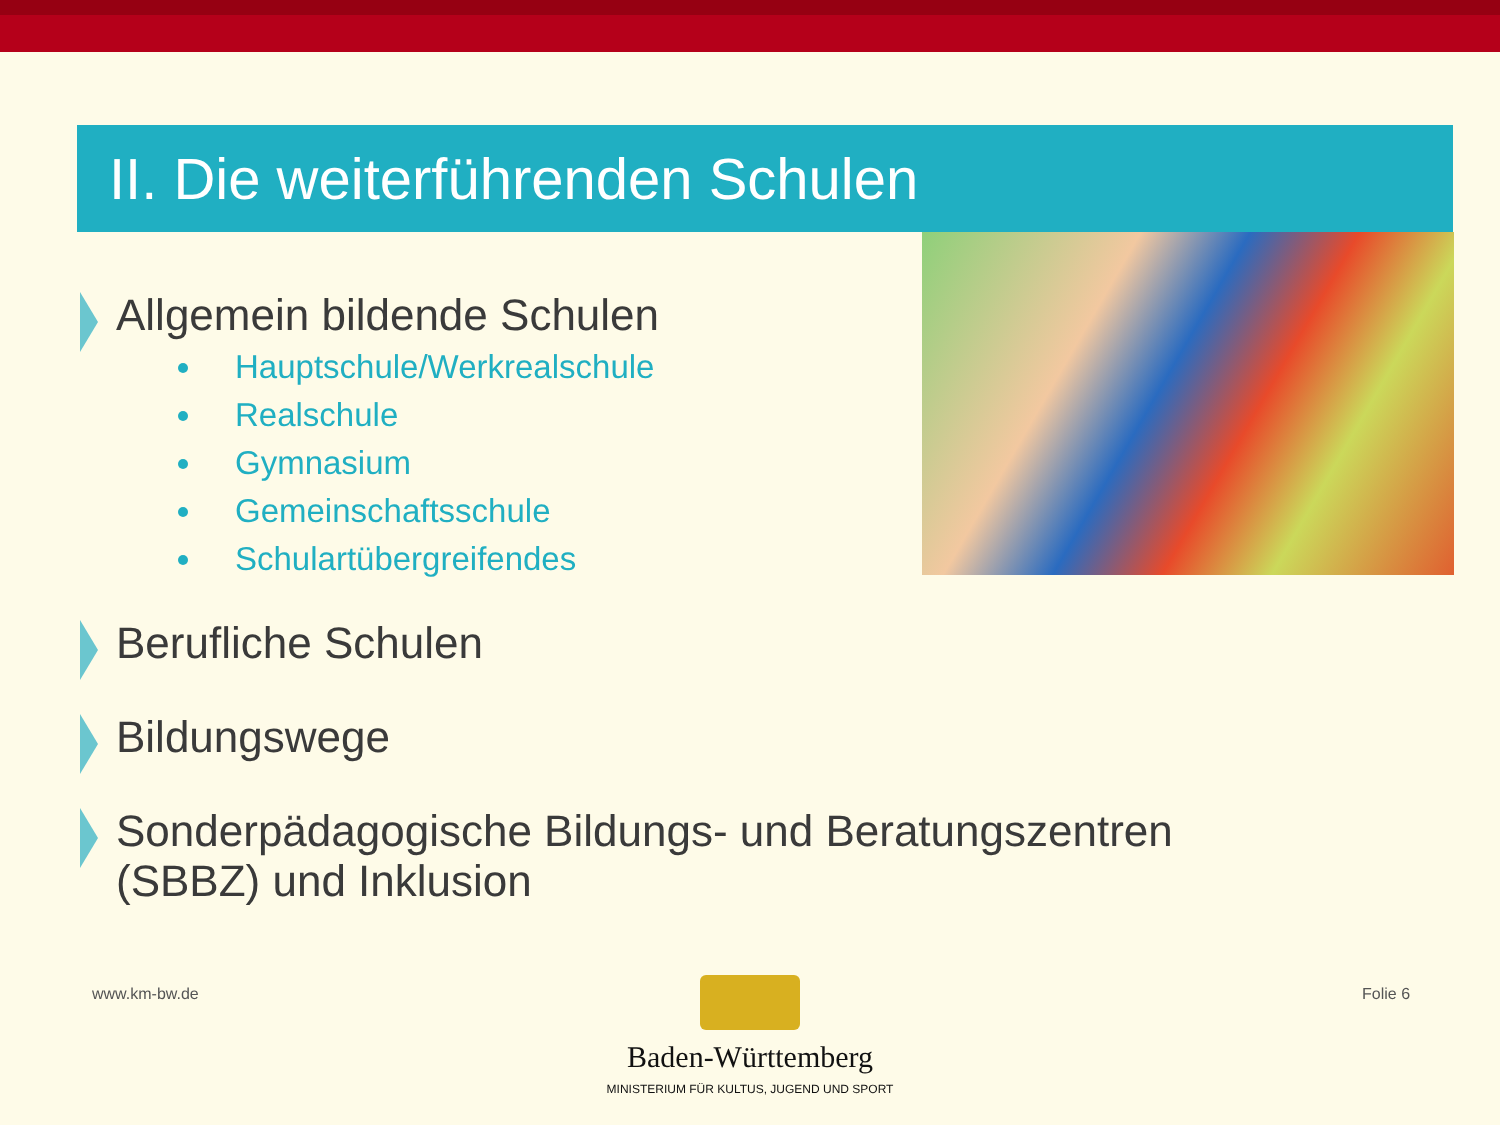II. Die weiterführenden Schulen
Allgemein bildende Schulen
Hauptschule/Werkrealschule
Realschule
Gymnasium
Gemeinschaftsschule
Schulartübergreifendes
Berufliche Schulen
Bildungswege
Sonderpädagogische Bildungs- und Beratungszentren
(SBBZ) und Inklusion
www.km-bw.de Folie 6
Baden-Württemberg
MINISTERIUM FÜR KULTUS, JUGEND UND SPORT